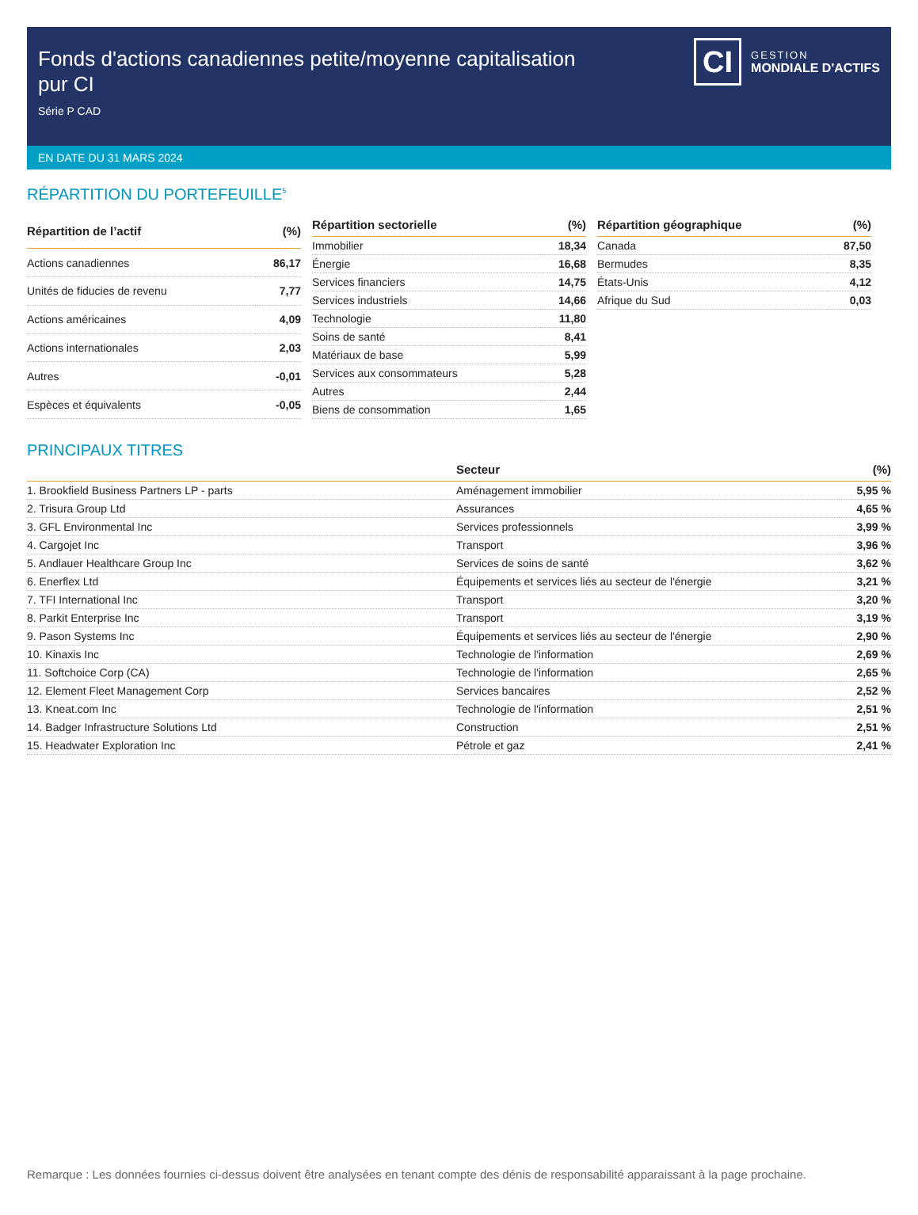Fonds d'actions canadiennes petite/moyenne capitalisation pur CI
Série P CAD
CI
GESTION
MONDIALE D'ACTIFS
EN DATE DU 31 MARS 2024
RÉPARTITION DU PORTEFEUILLE<sup>5</sup>
| Répartition de l’actif | (%) |
| --- | --- |
| Actions canadiennes | 86,17 |
| Unités de fiducies de revenu | 7,77 |
| Actions américaines | 4,09 |
| Actions internationales | 2,03 |
| Autres | -0,01 |
| Espèces et équivalents | -0,05 |
| Répartition sectorielle | (%) |
| --- | --- |
| Immobilier | 18,34 |
| Énergie | 16,68 |
| Services financiers | 14,75 |
| Services industriels | 14,66 |
| Technologie | 11,80 |
| Soins de santé | 8,41 |
| Matériaux de base | 5,99 |
| Services aux consommateurs | 5,28 |
| Autres | 2,44 |
| Biens de consommation | 1,65 |
| Répartition géographique | (%) |
| --- | --- |
| Canada | 87,50 |
| Bermudes | 8,35 |
| États-Unis | 4,12 |
| Afrique du Sud | 0,03 |
PRINCIPAUX TITRES
| | Secteur | (%) |
| --- | --- | --- |
| 1. Brookfield Business Partners LP - parts | Aménagement immobilier | 5,95 % |
| 2. Trisura Group Ltd | Assurances | 4,65 % |
| 3. GFL Environmental Inc | Services professionnels | 3,99 % |
| 4. Cargojet Inc | Transport | 3,96 % |
| 5. Andlauer Healthcare Group Inc | Services de soins de santé | 3,62 % |
| 6. Enerflex Ltd | Équipements et services liés au secteur de l'énergie | 3,21 % |
| 7. TFI International Inc | Transport | 3,20 % |
| 8. Parkit Enterprise Inc | Transport | 3,19 % |
| 9. Pason Systems Inc | Équipements et services liés au secteur de l'énergie | 2,90 % |
| 10. Kinaxis Inc | Technologie de l'information | 2,69 % |
| 11. Softchoice Corp (CA) | Technologie de l'information | 2,65 % |
| 12. Element Fleet Management Corp | Services bancaires | 2,52 % |
| 13. Kneat.com Inc | Technologie de l'information | 2,51 % |
| 14. Badger Infrastructure Solutions Ltd | Construction | 2,51 % |
| 15. Headwater Exploration Inc | Pétrole et gaz | 2,41 % |
Remarque : Les données fournies ci-dessus doivent être analysées en tenant compte des dénis de responsabilité apparaissant à la page prochaine.